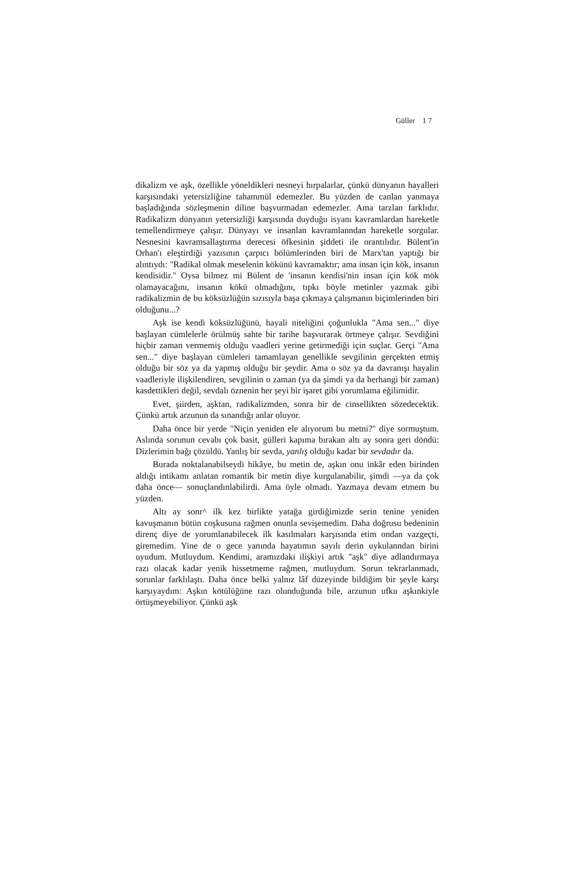Güller 1 7
dikalizm ve aşk, özellikle yöneldikleri nesneyi hırpalarlar, çünkü dünyanın hayalleri karşısındaki yetersizliğine tahammül edemezler. Bu yüzden de canlan yanmaya başladığında sözleşmenin diline başvurmadan edemezler. Ama tarzlan farklıdır. Radikalizm dünyanın yetersizliği karşısında duyduğu isyanı kavramlardan hareketle temellendirmeye çalışır. Dünyayı ve insanlan kavramlanndan hareketle sorgular. Nesnesini kavramsallaştırma derecesi öfkesinin şiddeti ile orantılıdır. Bülent'in Orhan'ı eleştirdiği yazısının çarpıcı bölümlerinden biri de Marx'tan yaptığı bir alıntıydı: "Radikal olmak meselenin kökünü kavramaktır; ama insan için kök, insanın kendisidir." Oysa bilmez mi Bülent de 'insanın kendisi'nin insan için kök mök olamayacağını, insanın kökü olmadığını, tıpkı böyle metinler yazmak gibi radikalizmin de bu köksüzlüğün sızısıyla başa çıkmaya çalışmanın biçimlerinden biri olduğunu...?
Aşk ise kendi köksüzlüğünü, hayali niteliğini çoğunlukla "Ama sen..." diye başlayan cümlelerle örülmüş sahte bir tarihe başvurarak örtmeye çalışır. Sevdiğini hiçbir zaman vermemiş olduğu vaadleri yerine getirmediği için suçlar. Gerçi "Ama sen..." diye başlayan cümleleri tamamlayan genellikle sevgilinin gerçekten etmiş olduğu bir söz ya da yapmış olduğu bir şeydir. Ama o söz ya da davranışı hayalin vaadleriyle ilişkilendiren, sevgilinin o zaman (ya da şimdi ya da herhangi bir zaman) kasdettikleri değil, sevdalı öznenin her şeyi bir işaret gibi yorumlama eğilimidir.
Evet, şiirden, aşktan, radikalizmden, sonra bir de cinsellikten sözedecektik. Çünkü artık arzunun da sınandığı anlar oluyor.
Daha önce bir yerde "Niçin yeniden ele alıyorum bu metni?" diye sormuştum. Aslında sorunun cevabı çok basit, gülleri kapıma bırakan altı ay sonra geri döndü: Dizlerimin bağı çözüldü. Yanlış bir sevda, yanlış olduğu kadar bir sevdadır da.
Burada noktalanabilseydi hikâye, bu metin de, aşkın onu inkâr eden birinden aldığı intikamı anlatan romantik bir metin diye kurgulanabilir, şimdi —ya da çok daha önce— sonuçlandınlabilirdi. Ama öyle olmadı. Yazmaya devam etmem bu yüzden.
Altı ay sonr^ ilk kez birlikte yatağa girdiğimizde serin tenine yeniden kavuşmanın bütün coşkusuna rağmen onunla sevişemedim. Daha doğrusu bedeninin direnç diye de yorumlanabilecek ilk kasılmaları karşısında etim ondan vazgeçti, giremedim. Yine de o gece yanında hayatımın sayılı derin uykulanndan birini uyudum. Mutluydum. Kendimi, aramızdaki ilişkiyi artık "aşk" diye adlandırmaya razı olacak kadar yenik hissetmeme rağmen, mutluydum. Sorun tekrarlanmadı, sorunlar farklılaştı. Daha önce belki yalnız lâf düzeyinde bildiğim bir şeyle karşı karşıyaydım: Aşkın kötülüğüne razı olunduğunda bile, arzunun ufku aşkınkiyle örtüşmeyebiliyor. Çünkü aşk